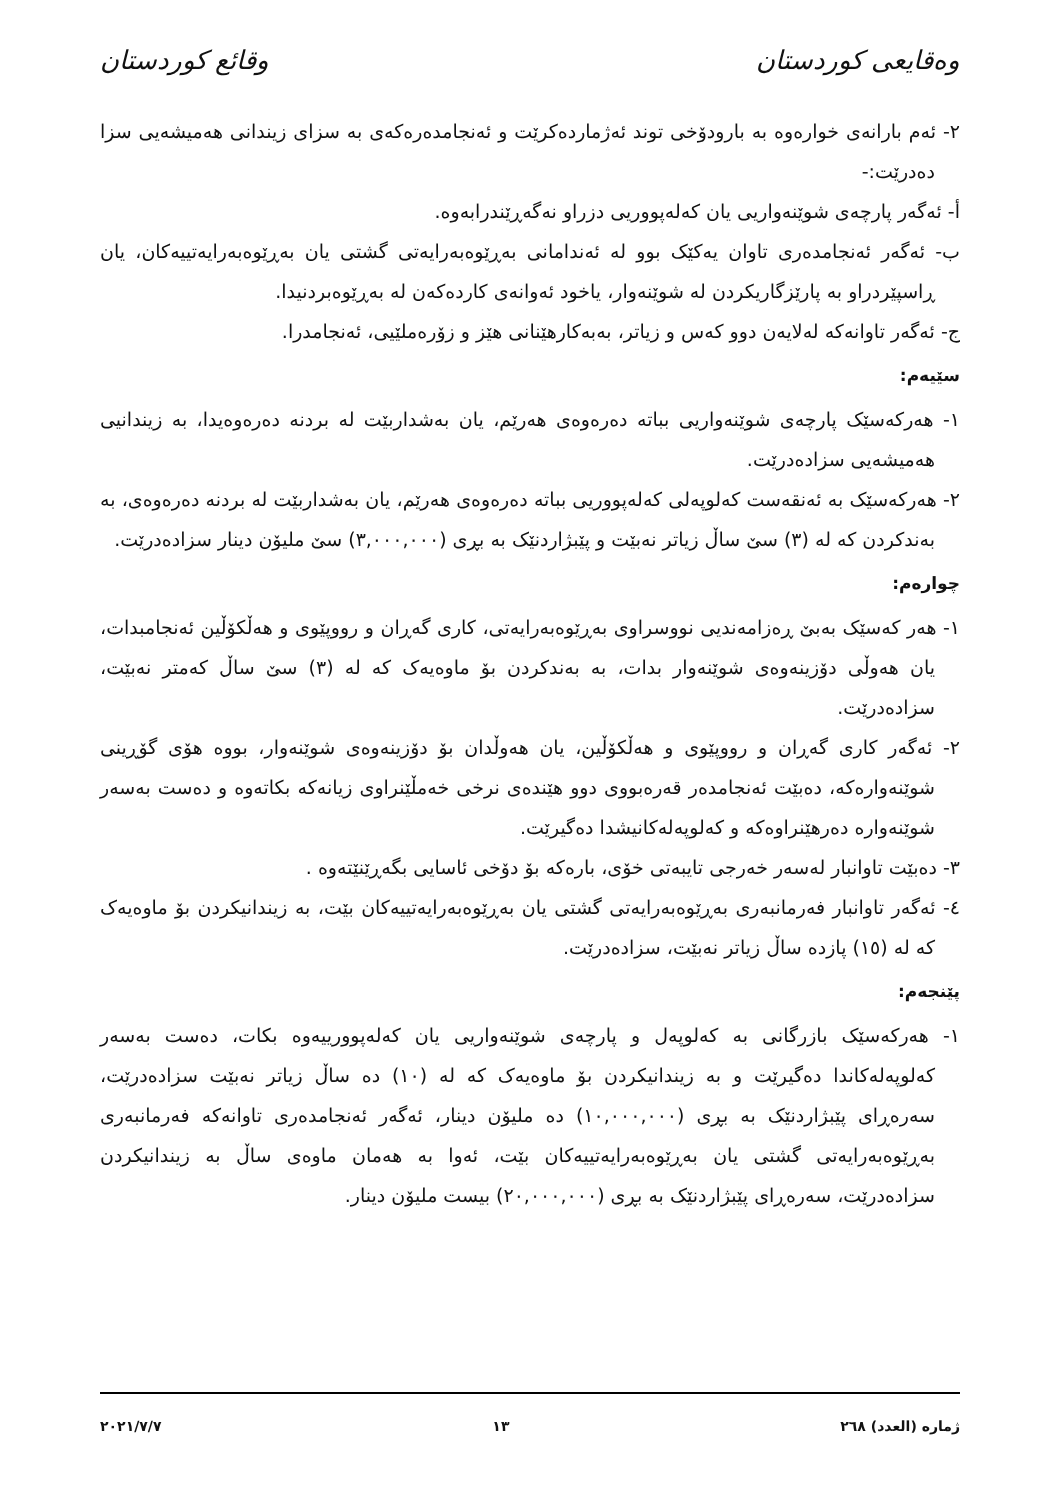وەقایعی کوردستان وقائع كوردستان
٢- ئەم بارانەی خوارەوە بە بارودۆخی توند ئەژماردەکرێت و ئەنجامدەرەکەی بە سزای زیندانی هەمیشەیی سزا دەدرێت:-
أ- ئەگەر پارچەی شوێنەواریی یان کەلەپووریی دزراو نەگەڕێندرابەوە.
ب- ئەگەر ئەنجامدەری تاوان یەکێک بوو لە ئەندامانی بەڕێوەبەرایەتی گشتی یان بەڕێوەبەرایەتییەکان، یان ڕاسپێردراو بە پارێزگاریکردن لە شوێنەوار، یاخود ئەوانەی کاردەکەن لە بەڕێوەبردنیدا.
ج- ئەگەر تاوانەکە لەلایەن دوو کەس و زیاتر، بەبەکارهێنانی هێز و زۆرەملێیی، ئەنجامدرا.
سێیەم:
١- هەرکەسێک پارچەی شوێنەواریی بباتە دەرەوەی هەرێم، یان بەشداربێت لە بردنە دەرەوەیدا، بە زیندانیی هەمیشەیی سزادەدرێت.
٢- هەرکەسێک بە ئەنقەست کەلوپەلی کەلەپووریی بباتە دەرەوەی هەرێم، یان بەشداربێت لە بردنە دەرەوەی، بە بەندکردن کە لە (٣) سێ ساڵ زیاتر نەبێت و پێبژاردنێک بە بڕی (٣,٠٠٠,٠٠٠) سێ ملیۆن دینار سزادەدرێت.
چوارەم:
١- هەر کەسێک بەبێ ڕەزامەندیی نووسراوی بەڕێوەبەرایەتی، کاری گەڕان و رووپێوی و هەڵکۆڵین ئەنجامبدات، یان هەوڵی دۆزینەوەی شوێنەوار بدات، بە بەندکردن بۆ ماوەیەک کە لە (٣) سێ ساڵ کەمتر نەبێت، سزادەدرێت.
٢- ئەگەر کاری گەڕان و رووپێوی و هەڵکۆڵین، یان هەوڵدان بۆ دۆزینەوەی شوێنەوار، بووە هۆی گۆڕینی شوێنەوارەکە، دەبێت ئەنجامدەر قەرەبووی دوو هێندەی نرخی خەمڵێنراوی زیانەکە بکاتەوە و دەست بەسەر شوێنەوارە دەرهێنراوەکە و کەلوپەلەکانیشدا دەگیرێت.
٣- دەبێت تاوانبار لەسەر خەرجی تایبەتی خۆی، بارەکە بۆ دۆخی ئاسایی بگەڕێنێتەوە .
٤- ئەگەر تاوانبار فەرمانبەری بەڕێوەبەرایەتی گشتی یان بەڕێوەبەرایەتییەکان بێت، بە زیندانیکردن بۆ ماوەیەک کە لە (١٥) پازدە ساڵ زیاتر نەبێت، سزادەدرێت.
پێنجەم:
١- هەرکەسێک بازرگانی بە کەلوپەل و پارچەی شوێنەواریی یان کەلەپوورییەوە بکات، دەست بەسەر کەلوپەلەکاندا دەگیرێت و بە زیندانیکردن بۆ ماوەیەک کە لە (١٠) دە ساڵ زیاتر نەبێت سزادەدرێت، سەرەڕای پێبژاردنێک بە بڕی (١٠,٠٠٠,٠٠٠) دە ملیۆن دینار، ئەگەر ئەنجامدەری تاوانەکە فەرمانبەری بەڕێوەبەرایەتی گشتی یان بەڕێوەبەرایەتییەکان بێت، ئەوا بە هەمان ماوەی ساڵ بە زیندانیکردن سزادەدرێت، سەرەڕای پێبژاردنێک بە بڕی (٢٠,٠٠٠,٠٠٠) بیست ملیۆن دینار.
ژمارە (العدد) ٢٦٨ ١٣ ٢٠٢١/٧/٧